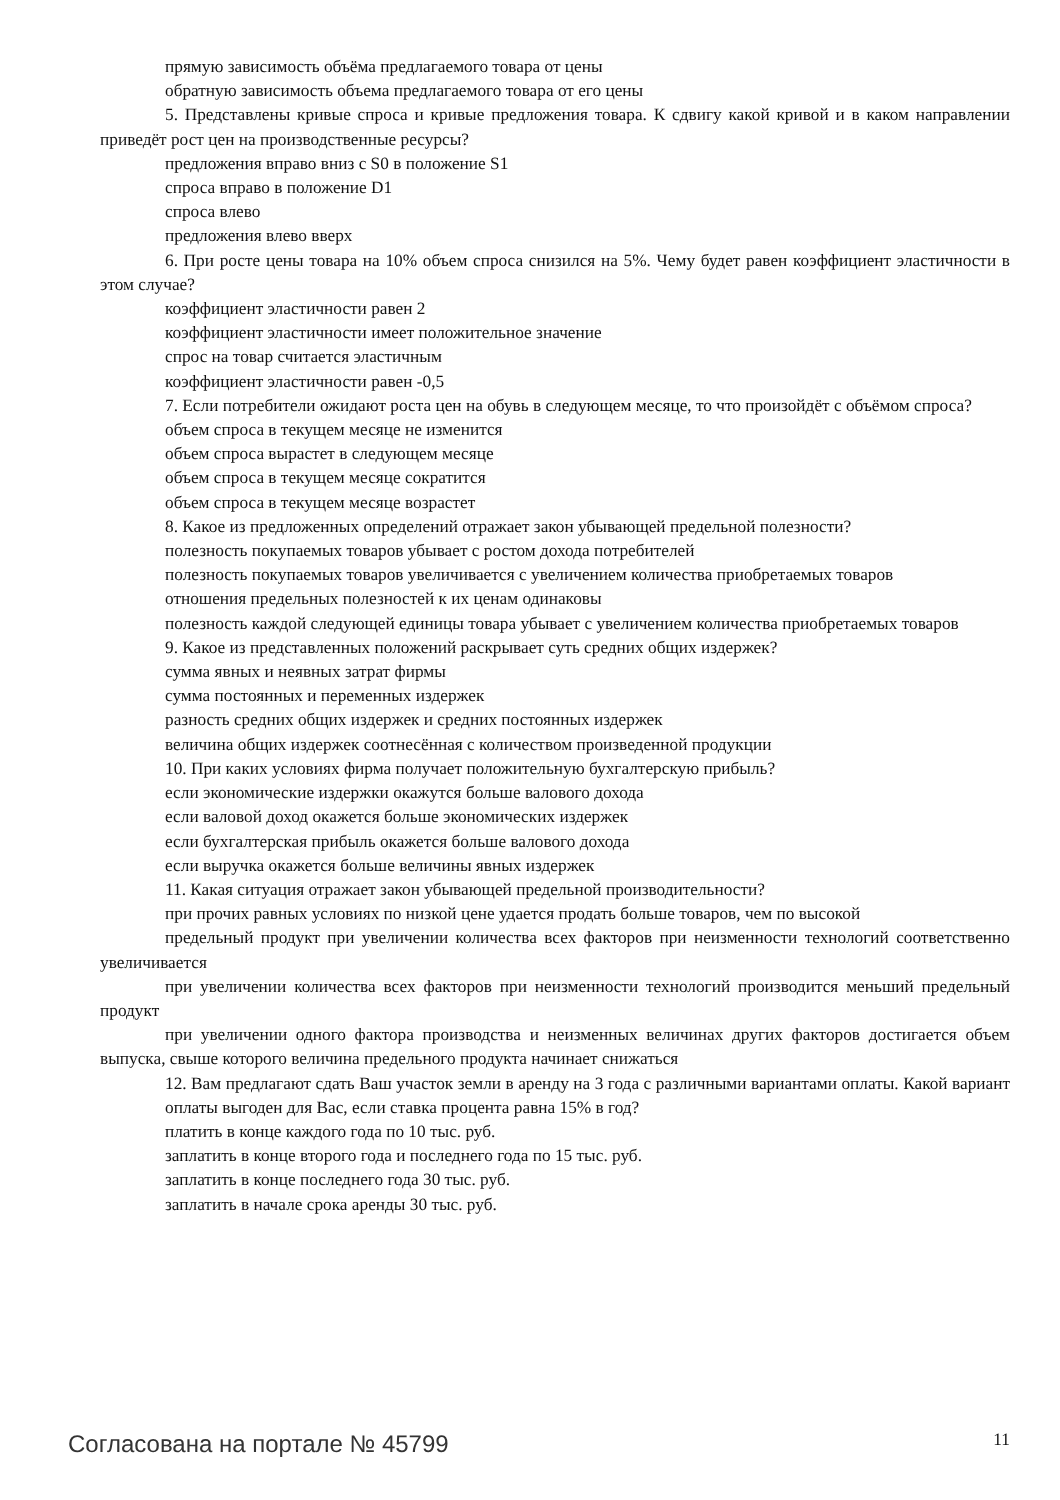прямую зависимость объёма предлагаемого товара от цены
обратную зависимость объема предлагаемого товара от его цены
5. Представлены кривые спроса и кривые предложения товара. К сдвигу какой кривой и в каком направлении приведёт рост цен на производственные ресурсы?
предложения вправо вниз с S0 в положение S1
спроса вправо в положение D1
спроса влево
предложения влево вверх
6. При росте цены товара на 10% объем спроса снизился на 5%. Чему будет равен коэффициент эластичности в этом случае?
коэффициент эластичности равен 2
коэффициент эластичности имеет положительное значение
спрос на товар считается эластичным
коэффициент эластичности равен -0,5
7. Если потребители ожидают роста цен на обувь в следующем месяце, то что произойдёт с объёмом спроса?
объем спроса в текущем месяце не изменится
объем спроса вырастет в следующем месяце
объем спроса в текущем месяце сократится
объем спроса в текущем месяце возрастет
8. Какое из предложенных определений отражает закон убывающей предельной полезности?
полезность покупаемых товаров убывает с ростом дохода потребителей
полезность покупаемых товаров увеличивается с увеличением количества приобретаемых товаров
отношения предельных полезностей к их ценам одинаковы
полезность каждой следующей единицы товара убывает с увеличением количества приобретаемых товаров
9. Какое из представленных положений раскрывает суть средних общих издержек?
сумма явных и неявных затрат фирмы
сумма постоянных и переменных издержек
разность средних общих издержек и средних постоянных издержек
величина общих издержек соотнесённая с количеством произведенной продукции
10. При каких условиях фирма получает положительную бухгалтерскую прибыль?
если экономические издержки окажутся больше валового дохода
если валовой доход окажется больше экономических издержек
если бухгалтерская прибыль окажется больше валового дохода
если выручка окажется больше величины явных издержек
11. Какая ситуация отражает закон убывающей предельной производительности?
при прочих равных условиях по низкой цене удается продать больше товаров, чем по высокой
предельный продукт при увеличении количества всех факторов при неизменности технологий соответственно увеличивается
при увеличении количества всех факторов при неизменности технологий производится меньший предельный продукт
при увеличении одного фактора производства и неизменных величинах других факторов достигается объем выпуска, свыше которого величина предельного продукта начинает снижаться
12. Вам предлагают сдать Ваш участок земли в аренду на 3 года с различными вариантами оплаты. Какой вариант оплаты выгоден для Вас, если ставка процента равна 15% в год?
платить в конце каждого года по 10 тыс. руб.
заплатить в конце второго года и последнего года по 15 тыс. руб.
заплатить в конце последнего года 30 тыс. руб.
заплатить в начале срока аренды 30 тыс. руб.
Согласована на портале № 45799 11